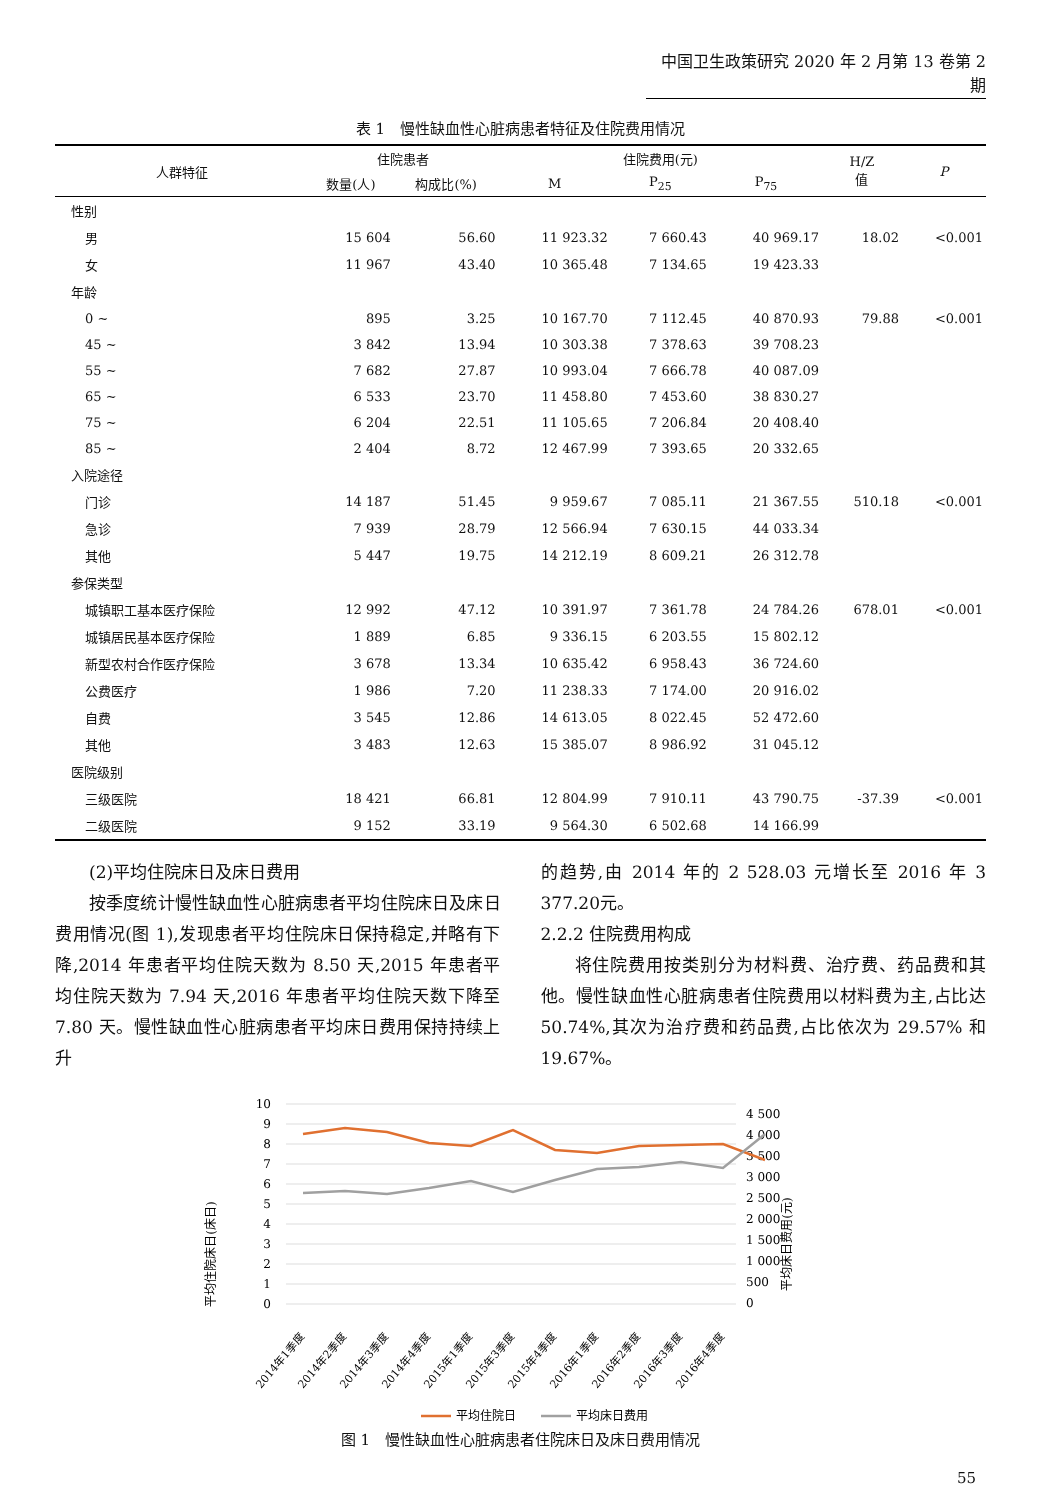中国卫生政策研究 2020 年 2 月第 13 卷第 2 期
表 1　慢性缺血性心脏病患者特征及住院费用情况
| 人群特征 | 住院患者 | | 住院费用(元) | | | H/Z 值 | P |
| --- | --- | --- | --- | --- | --- | --- | --- |
| | 数量(人) | 构成比(%) | M | P<sub>25</sub> | P<sub>75</sub> | | |
| 性别 | | | | | | | |
| 男 | 15 604 | 56.60 | 11 923.32 | 7 660.43 | 40 969.17 | 18.02 | <0.001 |
| 女 | 11 967 | 43.40 | 10 365.48 | 7 134.65 | 19 423.33 | | |
| 年龄 | | | | | | | |
| 0 ~ | 895 | 3.25 | 10 167.70 | 7 112.45 | 40 870.93 | 79.88 | <0.001 |
| 45 ~ | 3 842 | 13.94 | 10 303.38 | 7 378.63 | 39 708.23 | | |
| 55 ~ | 7 682 | 27.87 | 10 993.04 | 7 666.78 | 40 087.09 | | |
| 65 ~ | 6 533 | 23.70 | 11 458.80 | 7 453.60 | 38 830.27 | | |
| 75 ~ | 6 204 | 22.51 | 11 105.65 | 7 206.84 | 20 408.40 | | |
| 85 ~ | 2 404 | 8.72 | 12 467.99 | 7 393.65 | 20 332.65 | | |
| 入院途径 | | | | | | | |
| 门诊 | 14 187 | 51.45 | 9 959.67 | 7 085.11 | 21 367.55 | 510.18 | <0.001 |
| 急诊 | 7 939 | 28.79 | 12 566.94 | 7 630.15 | 44 033.34 | | |
| 其他 | 5 447 | 19.75 | 14 212.19 | 8 609.21 | 26 312.78 | | |
| 参保类型 | | | | | | | |
| 城镇职工基本医疗保险 | 12 992 | 47.12 | 10 391.97 | 7 361.78 | 24 784.26 | 678.01 | <0.001 |
| 城镇居民基本医疗保险 | 1 889 | 6.85 | 9 336.15 | 6 203.55 | 15 802.12 | | |
| 新型农村合作医疗保险 | 3 678 | 13.34 | 10 635.42 | 6 958.43 | 36 724.60 | | |
| 公费医疗 | 1 986 | 7.20 | 11 238.33 | 7 174.00 | 20 916.02 | | |
| 自费 | 3 545 | 12.86 | 14 613.05 | 8 022.45 | 52 472.60 | | |
| 其他 | 3 483 | 12.63 | 15 385.07 | 8 986.92 | 31 045.12 | | |
| 医院级别 | | | | | | | |
| 三级医院 | 18 421 | 66.81 | 12 804.99 | 7 910.11 | 43 790.75 | -37.39 | <0.001 |
| 二级医院 | 9 152 | 33.19 | 9 564.30 | 6 502.68 | 14 166.99 | | |
(2)平均住院床日及床日费用
按季度统计慢性缺血性心脏病患者平均住院床日及床日费用情况(图 1),发现患者平均住院床日保持稳定,并略有下降,2014 年患者平均住院天数为 8.50 天,2015 年患者平均住院天数为 7.94 天,2016 年患者平均住院天数下降至 7.80 天。慢性缺血性心脏病患者平均床日费用保持持续上升
的趋势,由 2014 年的 2 528.03 元增长至 2016 年 3 377.20元。
2.2.2 住院费用构成
将住院费用按类别分为材料费、治疗费、药品费和其他。慢性缺血性心脏病患者住院费用以材料费为主,占比达 50.74%,其次为治疗费和药品费,占比依次为 29.57% 和 19.67%。
平均住院床日(床日)
平均床日费用(元)
10
9
8
7
6
5
4
3
2
1
0
4 500
4 000
3 500
3 000
2 500
2 000
1 500
1 000
500
0
2014年1季度
2014年2季度
2014年3季度
2014年4季度
2015年1季度
2015年3季度
2015年4季度
2016年1季度
2016年2季度
2016年3季度
2016年4季度
平均住院日
平均床日费用
图 1　慢性缺血性心脏病患者住院床日及床日费用情况
55